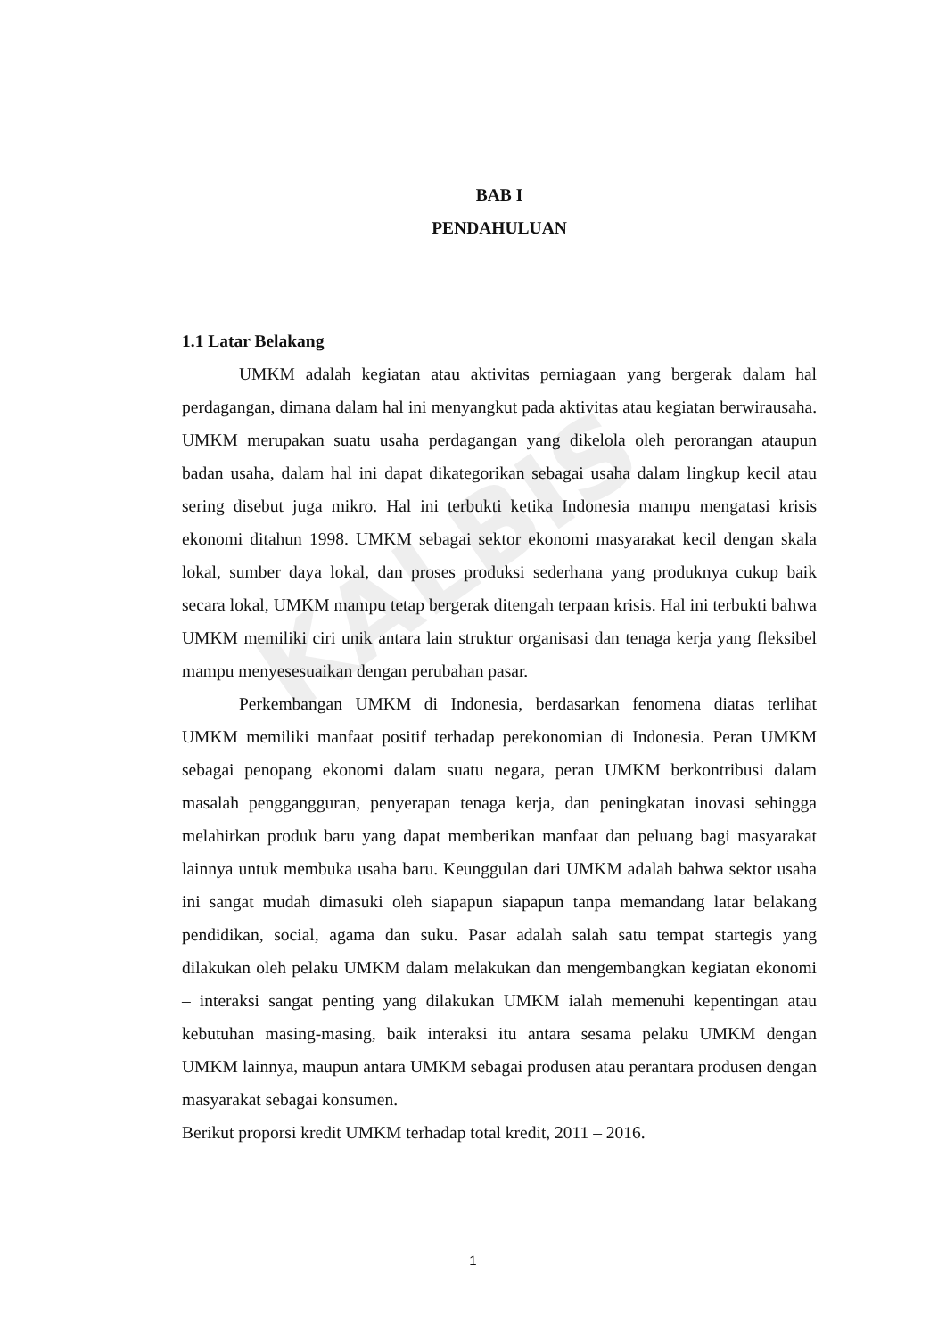KALBIS
BAB I
PENDAHULUAN
1.1 Latar Belakang
UMKM adalah kegiatan atau aktivitas perniagaan yang bergerak dalam hal perdagangan, dimana dalam hal ini menyangkut pada aktivitas atau kegiatan berwirausaha. UMKM merupakan suatu usaha perdagangan yang dikelola oleh perorangan ataupun badan usaha, dalam hal ini dapat dikategorikan sebagai usaha dalam lingkup kecil atau sering disebut juga mikro. Hal ini terbukti ketika Indonesia mampu mengatasi krisis ekonomi ditahun 1998. UMKM sebagai sektor ekonomi masyarakat kecil dengan skala lokal, sumber daya lokal, dan proses produksi sederhana yang produknya cukup baik secara lokal, UMKM mampu tetap bergerak ditengah terpaan krisis. Hal ini terbukti bahwa UMKM memiliki ciri unik antara lain struktur organisasi dan tenaga kerja yang fleksibel mampu menyesesuaikan dengan perubahan pasar.
Perkembangan UMKM di Indonesia, berdasarkan fenomena diatas terlihat UMKM memiliki manfaat positif terhadap perekonomian di Indonesia. Peran UMKM sebagai penopang ekonomi dalam suatu negara, peran UMKM berkontribusi dalam masalah penggangguran, penyerapan tenaga kerja, dan peningkatan inovasi sehingga melahirkan produk baru yang dapat memberikan manfaat dan peluang bagi masyarakat lainnya untuk membuka usaha baru. Keunggulan dari UMKM adalah bahwa sektor usaha ini sangat mudah dimasuki oleh siapapun siapapun tanpa memandang latar belakang pendidikan, social, agama dan suku. Pasar adalah salah satu tempat startegis yang dilakukan oleh pelaku UMKM dalam melakukan dan mengembangkan kegiatan ekonomi – interaksi sangat penting yang dilakukan UMKM ialah memenuhi kepentingan atau kebutuhan masing-masing, baik interaksi itu antara sesama pelaku UMKM dengan UMKM lainnya, maupun antara UMKM sebagai produsen atau perantara produsen dengan masyarakat sebagai konsumen.
Berikut proporsi kredit UMKM terhadap total kredit, 2011 – 2016.
1